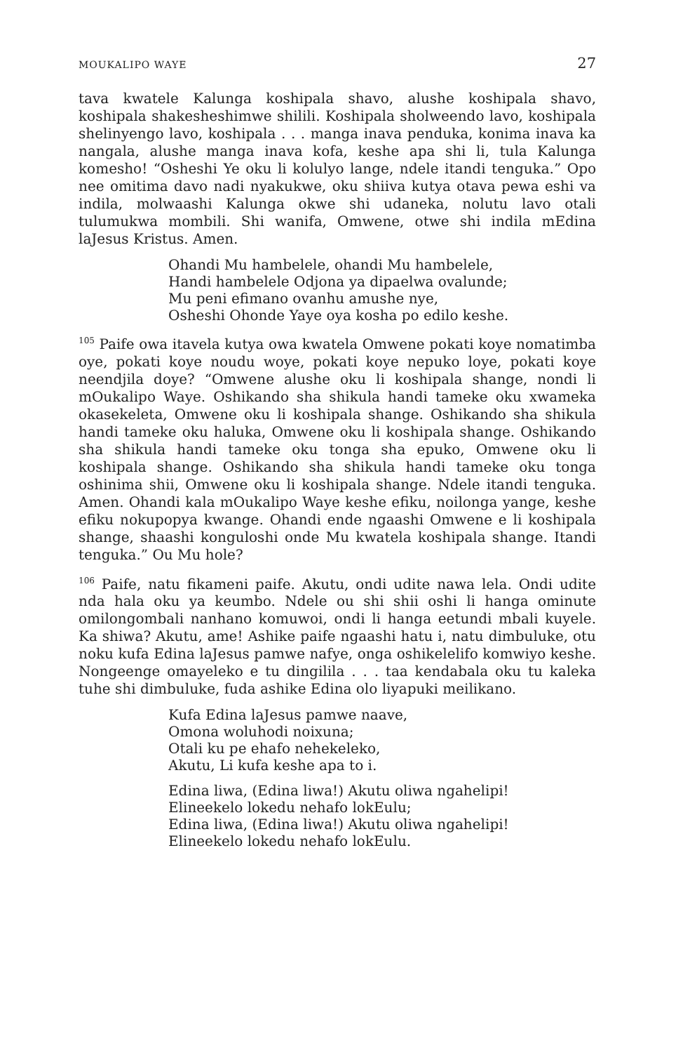MOUKALIPO WAYE 27
tava kwatele Kalunga koshipala shavo, alushe koshipala shavo, koshipala shakesheshimwe shilili. Koshipala sholweendo lavo, koshipala shelinyengo lavo, koshipala . . . manga inava penduka, konima inava ka nangala, alushe manga inava kofa, keshe apa shi li, tula Kalunga komesho! “Osheshi Ye oku li kolulyo lange, ndele itandi tenguka.” Opo nee omitima davo nadi nyakukwe, oku shiiva kutya otava pewa eshi va indila, molwaashi Kalunga okwe shi udaneka, nolutu lavo otali tulumukwa mombili. Shi wanifa, Omwene, otwe shi indila mEdina laJesus Kristus. Amen.
Ohandi Mu hambelele, ohandi Mu hambelele,
Handi hambelele Odjona ya dipaelwa ovalunde;
Mu peni efimano ovanhu amushe nye,
Osheshi Ohonde Yaye oya kosha po edilo keshe.
<sup>105</sup> Paife owa itavela kutya owa kwatela Omwene pokati koye nomatimba oye, pokati koye noudu woye, pokati koye nepuko loye, pokati koye neendjila doye? “Omwene alushe oku li koshipala shange, nondi li mOukalipo Waye. Oshikando sha shikula handi tameke oku xwameka okasekeleta, Omwene oku li koshipala shange. Oshikando sha shikula handi tameke oku haluka, Omwene oku li koshipala shange. Oshikando sha shikula handi tameke oku tonga sha epuko, Omwene oku li koshipala shange. Oshikando sha shikula handi tameke oku tonga oshinima shii, Omwene oku li koshipala shange. Ndele itandi tenguka. Amen. Ohandi kala mOukalipo Waye keshe efiku, noilonga yange, keshe efiku nokupopya kwange. Ohandi ende ngaashi Omwene e li koshipala shange, shaashi konguloshi onde Mu kwatela koshipala shange. Itandi tenguka.” Ou Mu hole?
<sup>106</sup> Paife, natu fikameni paife. Akutu, ondi udite nawa lela. Ondi udite nda hala oku ya keumbo. Ndele ou shi shii oshi li hanga ominute omilongombali nanhano komuwoi, ondi li hanga eetundi mbali kuyele. Ka shiwa? Akutu, ame! Ashike paife ngaashi hatu i, natu dimbuluke, otu noku kufa Edina laJesus pamwe nafye, onga oshikelelifo komwiyo keshe. Nongeenge omayeleko e tu dingilila . . . taa kendabala oku tu kaleka tuhe shi dimbuluke, fuda ashike Edina olo liyapuki meilikano.
Kufa Edina laJesus pamwe naave,
Omona woluhodi noixuna;
Otali ku pe ehafo nehekeleko,
Akutu, Li kufa keshe apa to i.
Edina liwa, (Edina liwa!) Akutu oliwa ngahelipi!
Elineekelo lokedu nehafo lokEulu;
Edina liwa, (Edina liwa!) Akutu oliwa ngahelipi!
Elineekelo lokedu nehafo lokEulu.